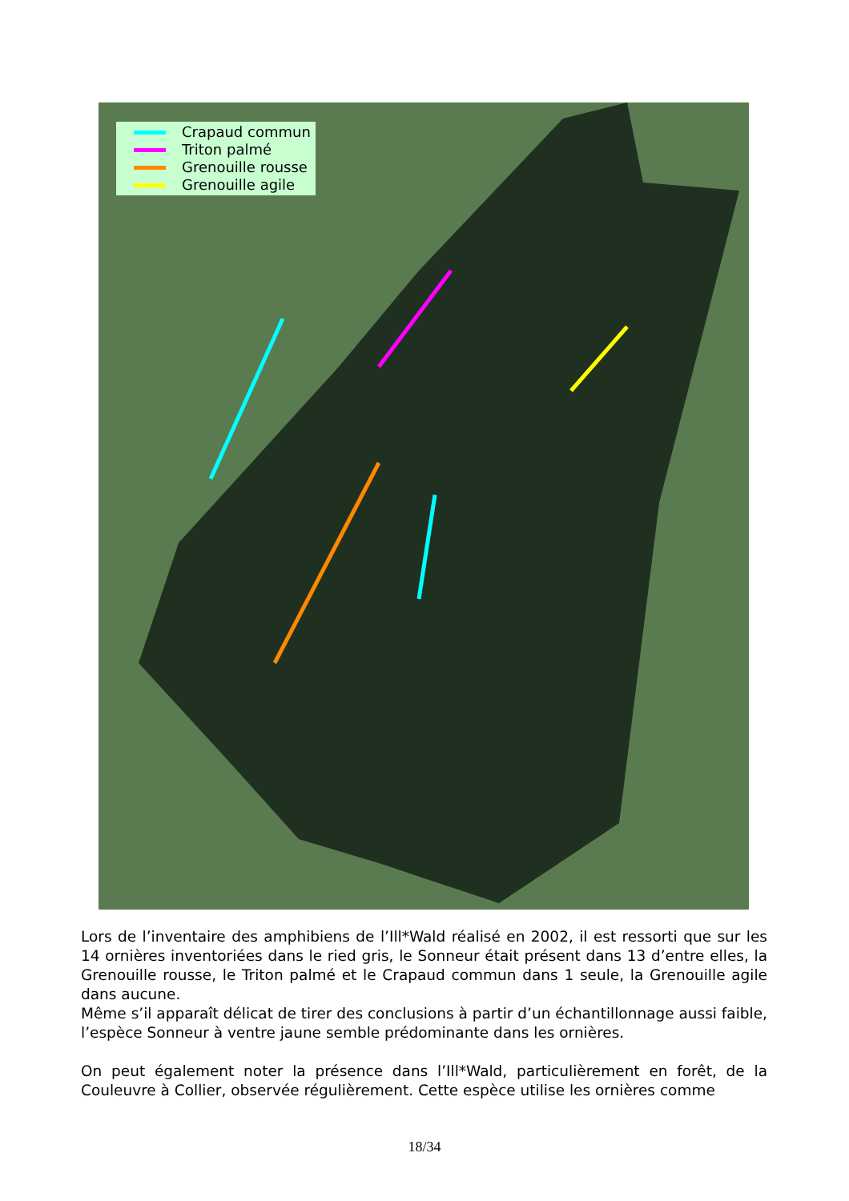Crapaud commun
Triton palmé
Grenouille rousse
Grenouille agile
Lors de l’inventaire des amphibiens de l’Ill*Wald réalisé en 2002, il est ressorti que sur les 14 ornières inventoriées dans le ried gris, le Sonneur était présent dans 13 d’entre elles, la Grenouille rousse, le Triton palmé et le Crapaud commun dans 1 seule, la Grenouille agile dans aucune.
Même s’il apparaît délicat de tirer des conclusions à partir d’un échantillonnage aussi faible, l’espèce Sonneur à ventre jaune semble prédominante dans les ornières.
On peut également noter la présence dans l’Ill*Wald, particulièrement en forêt, de la Couleuvre à Collier, observée régulièrement. Cette espèce utilise les ornières comme
18/34